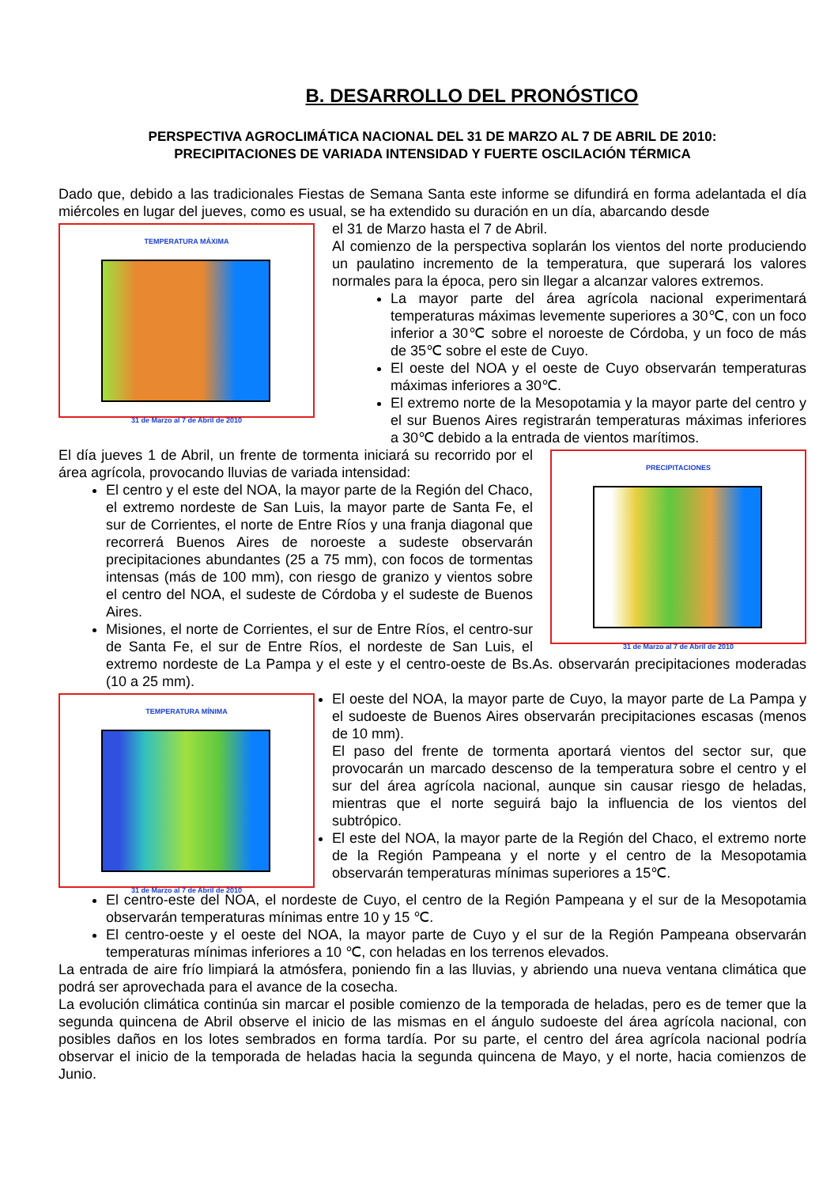B. DESARROLLO DEL PRONÓSTICO
PERSPECTIVA AGROCLIMÁTICA NACIONAL DEL 31 DE MARZO AL 7 DE ABRIL DE 2010:
PRECIPITACIONES DE VARIADA INTENSIDAD Y FUERTE OSCILACIÓN TÉRMICA
Dado que, debido a las tradicionales Fiestas de Semana Santa este informe se difundirá en forma adelantada el día miércoles en lugar del jueves, como es usual, se ha extendido su duración en un día, abarcando desde
TEMPERATURA MÁXIMA
31 de Marzo al 7 de Abril de 2010
el 31 de Marzo hasta el 7 de Abril.
Al comienzo de la perspectiva soplarán los vientos del norte produciendo un paulatino incremento de la temperatura, que superará los valores normales para la época, pero sin llegar a alcanzar valores extremos.
La mayor parte del área agrícola nacional experimentará temperaturas máximas levemente superiores a 30℃, con un foco inferior a 30℃ sobre el noroeste de Córdoba, y un foco de más de 35℃ sobre el este de Cuyo.
El oeste del NOA y el oeste de Cuyo observarán temperaturas máximas inferiores a 30℃.
El extremo norte de la Mesopotamia y la mayor parte del centro y el sur Buenos Aires registrarán temperaturas máximas inferiores a 30℃ debido a la entrada de vientos marítimos.
PRECIPITACIONES
31 de Marzo al 7 de Abril de 2010
El día jueves 1 de Abril, un frente de tormenta iniciará su recorrido por el área agrícola, provocando lluvias de variada intensidad:
El centro y el este del NOA, la mayor parte de la Región del Chaco, el extremo nordeste de San Luis, la mayor parte de Santa Fe, el sur de Corrientes, el norte de Entre Ríos y una franja diagonal que recorrerá Buenos Aires de noroeste a sudeste observarán precipitaciones abundantes (25 a 75 mm), con focos de tormentas intensas (más de 100 mm), con riesgo de granizo y vientos sobre el centro del NOA, el sudeste de Córdoba y el sudeste de Buenos Aires.
Misiones, el norte de Corrientes, el sur de Entre Ríos, el centro-sur de Santa Fe, el sur de Entre Ríos, el nordeste de San Luis, el extremo nordeste de La Pampa y el este y el centro-oeste de Bs.As. observarán precipitaciones moderadas (10 a 25 mm).
TEMPERATURA MÍNIMA
31 de Marzo al 7 de Abril de 2010
El oeste del NOA, la mayor parte de Cuyo, la mayor parte de La Pampa y el sudoeste de Buenos Aires observarán precipitaciones escasas (menos de 10 mm).
El paso del frente de tormenta aportará vientos del sector sur, que provocarán un marcado descenso de la temperatura sobre el centro y el sur del área agrícola nacional, aunque sin causar riesgo de heladas, mientras que el norte seguirá bajo la influencia de los vientos del subtrópico.
El este del NOA, la mayor parte de la Región del Chaco, el extremo norte de la Región Pampeana y el norte y el centro de la Mesopotamia observarán temperaturas mínimas superiores a 15℃.
El centro-este del NOA, el nordeste de Cuyo, el centro de la Región Pampeana y el sur de la Mesopotamia observarán temperaturas mínimas entre 10 y 15 ℃.
El centro-oeste y el oeste del NOA, la mayor parte de Cuyo y el sur de la Región Pampeana observarán temperaturas mínimas inferiores a 10 ℃, con heladas en los terrenos elevados.
La entrada de aire frío limpiará la atmósfera, poniendo fin a las lluvias, y abriendo una nueva ventana climática que podrá ser aprovechada para el avance de la cosecha.
La evolución climática continúa sin marcar el posible comienzo de la temporada de heladas, pero es de temer que la segunda quincena de Abril observe el inicio de las mismas en el ángulo sudoeste del área agrícola nacional, con posibles daños en los lotes sembrados en forma tardía. Por su parte, el centro del área agrícola nacional podría observar el inicio de la temporada de heladas hacia la segunda quincena de Mayo, y el norte, hacia comienzos de Junio.